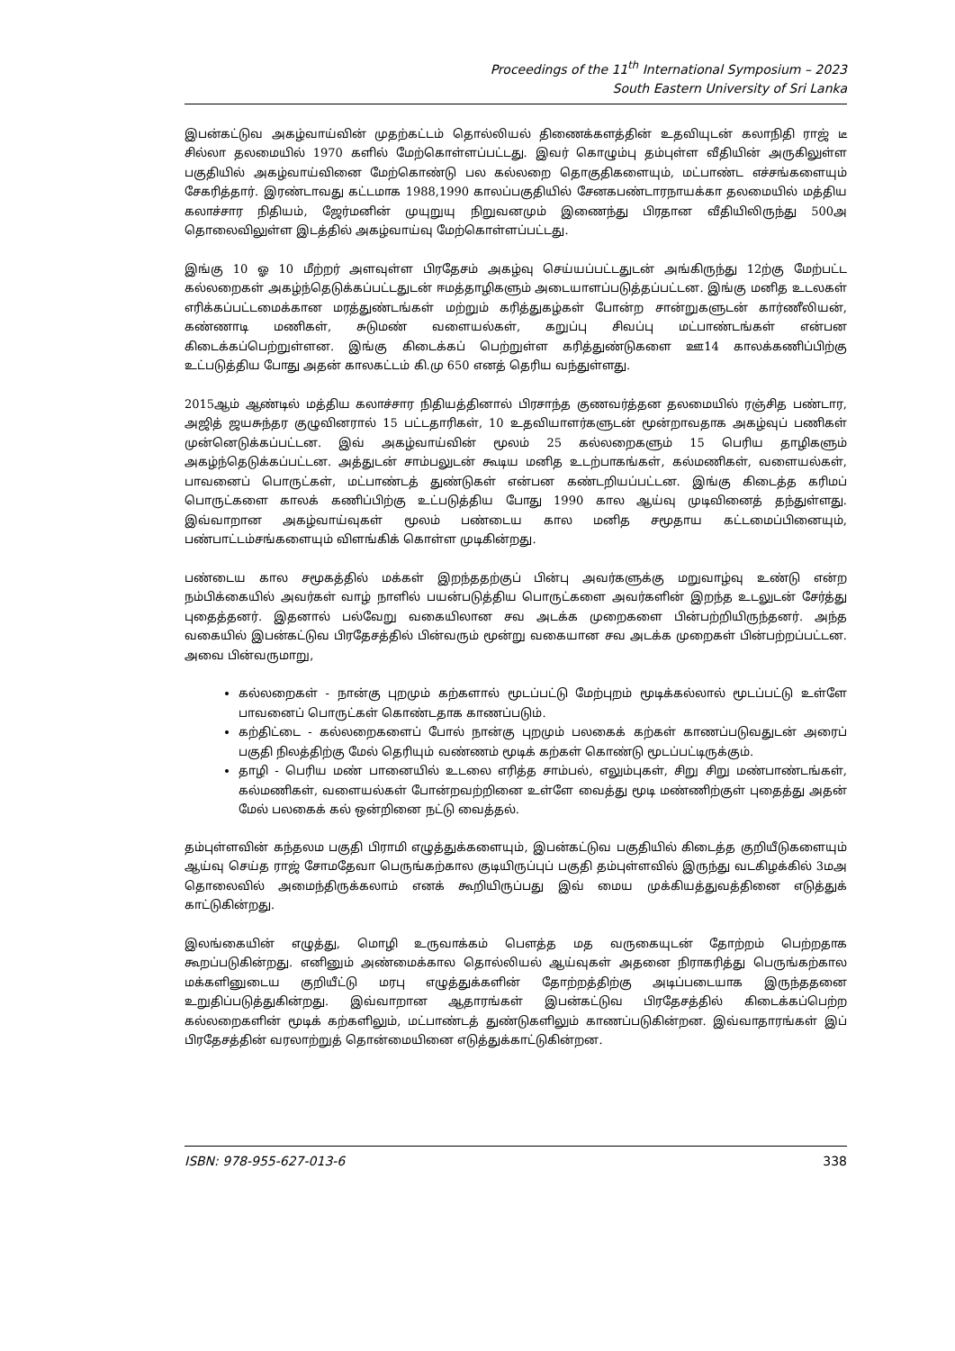Proceedings of the 11<sup>th</sup> International Symposium – 2023
South Eastern University of Sri Lanka
இபன்கட்டுவ அகழ்வாய்வின் முதற்கட்டம் தொல்லியல் திணைக்களத்தின் உதவியுடன் கலாநிதி ராஜ் டீ சில்லா தலமையில் 1970 களில் மேற்கொள்ளப்பட்டது. இவர் கொழும்பு தம்புள்ள வீதியின் அருகிலுள்ள பகுதியில் அகழ்வாய்வினை மேற்கொண்டு பல கல்லறை தொகுதிகளையும், மட்பாண்ட எச்சங்களையும் சேகரித்தார். இரண்டாவது கட்டமாக 1988,1990 காலப்பகுதியில் சேனகபண்டாரநாயக்கா தலமையில் மத்திய கலாச்சார நிதியம், ஜேர்மனின் முயுறுயு நிறுவனமும் இணைந்து பிரதான வீதியிலிருந்து 500அ தொலைவிலுள்ள இடத்தில் அகழ்வாய்வு மேற்கொள்ளப்பட்டது.
இங்கு 10 ஓ 10 மீற்றர் அளவுள்ள பிரதேசம் அகழ்வு செய்யப்பட்டதுடன் அங்கிருந்து 12ற்கு மேற்பட்ட கல்லறைகள் அகழ்ந்தெடுக்கப்பட்டதுடன் ஈமத்தாழிகளும் அடையாளப்படுத்தப்பட்டன. இங்கு மனித உடலகள் எரிக்கப்பட்டமைக்கான மரத்துண்டங்கள் மற்றும் கரித்துகழ்கள் போன்ற சான்றுகளுடன் கார்ணீலியன், கண்ணாடி மணிகள், சுடுமண் வளையல்கள், கறுப்பு சிவப்பு மட்பாண்டங்கள் என்பன கிடைக்கப்பெற்றுள்ளன. இங்கு கிடைக்கப் பெற்றுள்ள கரித்துண்டுகளை ஊ14 காலக்கணிப்பிற்கு உட்படுத்திய போது அதன் காலகட்டம் கி.மு 650 எனத் தெரிய வந்துள்ளது.
2015ஆம் ஆண்டில் மத்திய கலாச்சார நிதியத்தினால் பிரசாந்த குணவர்த்தன தலமையில் ரஞ்சித பண்டார, அஜித் ஜயசுந்தர குழுவினரால் 15 பட்டதாரிகள், 10 உதவியாளர்களுடன் மூன்றாவதாக அகழ்வுப் பணிகள் முன்னெடுக்கப்பட்டன. இவ் அகழ்வாய்வின் மூலம் 25 கல்லறைகளும் 15 பெரிய தாழிகளும் அகழ்ந்தெடுக்கப்பட்டன. அத்துடன் சாம்பலுடன் கூடிய மனித உடற்பாகங்கள், கல்மணிகள், வளையல்கள், பாவனைப் பொருட்கள், மட்பாண்டத் துண்டுகள் என்பன கண்டறியப்பட்டன. இங்கு கிடைத்த கரிமப் பொருட்களை காலக் கணிப்பிற்கு உட்படுத்திய போது 1990 கால ஆய்வு முடிவினைத் தந்துள்ளது. இவ்வாறான அகழ்வாய்வுகள் மூலம் பண்டைய கால மனித சமூதாய கட்டமைப்பினையும், பண்பாட்டம்சங்களையும் விளங்கிக் கொள்ள முடிகின்றது.
பண்டைய கால சமூகத்தில் மக்கள் இறந்ததற்குப் பின்பு அவர்களுக்கு மறுவாழ்வு உண்டு என்ற நம்பிக்கையில் அவர்கள் வாழ் நாளில் பயன்படுத்திய பொருட்களை அவர்களின் இறந்த உடலுடன் சேர்த்து புதைத்தனர். இதனால் பல்வேறு வகையிலான சவ அடக்க முறைகளை பின்பற்றியிருந்தனர். அந்த வகையில் இபன்கட்டுவ பிரதேசத்தில் பின்வரும் மூன்று வகையான சவ அடக்க முறைகள் பின்பற்றப்பட்டன. அவை பின்வருமாறு,
கல்லறைகள் - நான்கு புறமும் கற்களால் மூடப்பட்டு மேற்புறம் மூடிக்கல்லால் மூடப்பட்டு உள்ளே பாவனைப் பொருட்கள் கொண்டதாக காணப்படும்.
கற்திட்டை - கல்லறைகளைப் போல் நான்கு புறமும் பலகைக் கற்கள் காணப்படுவதுடன் அரைப் பகுதி நிலத்திற்கு மேல் தெரியும் வண்ணம் மூடிக் கற்கள் கொண்டு மூடப்பட்டிருக்கும்.
தாழி - பெரிய மண் பானையில் உடலை எரித்த சாம்பல், எலும்புகள், சிறு சிறு மண்பாண்டங்கள், கல்மணிகள், வளையல்கள் போன்றவற்றினை உள்ளே வைத்து மூடி மண்ணிற்குள் புதைத்து அதன் மேல் பலகைக் கல் ஒன்றினை நட்டு வைத்தல்.
தம்புள்ளவின் கந்தலம பகுதி பிராமி எழுத்துக்களையும், இபன்கட்டுவ பகுதியில் கிடைத்த குறியீடுகளையும் ஆய்வு செய்த ராஜ் சோமதேவா பெருங்கற்கால குடியிருப்புப் பகுதி தம்புள்ளவில் இருந்து வடகிழக்கில் 3மஅ தொலைவில் அமைந்திருக்கலாம் எனக் கூறியிருப்பது இவ் மைய முக்கியத்துவத்தினை எடுத்துக் காட்டுகின்றது.
இலங்கையின் எழுத்து, மொழி உருவாக்கம் பௌத்த மத வருகையுடன் தோற்றம் பெற்றதாக கூறப்படுகின்றது. எனினும் அண்மைக்கால தொல்லியல் ஆய்வுகள் அதனை நிராகரித்து பெருங்கற்கால மக்களினுடைய குறியீட்டு மரபு எழுத்துக்களின் தோற்றத்திற்கு அடிப்படையாக இருந்ததனை உறுதிப்படுத்துகின்றது. இவ்வாறான ஆதாரங்கள் இபன்கட்டுவ பிரதேசத்தில் கிடைக்கப்பெற்ற கல்லறைகளின் மூடிக் கற்களிலும், மட்பாண்டத் துண்டுகளிலும் காணப்படுகின்றன. இவ்வாதாரங்கள் இப் பிரதேசத்தின் வரலாற்றுத் தொன்மையினை எடுத்துக்காட்டுகின்றன.
ISBN: 978-955-627-013-6 338